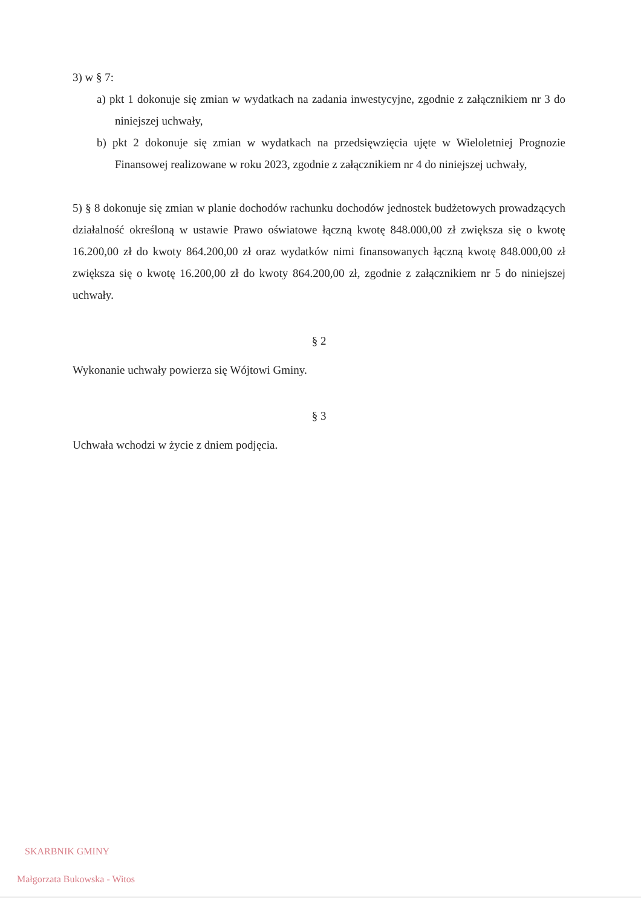3) w § 7:
a) pkt 1 dokonuje się zmian w wydatkach na zadania inwestycyjne, zgodnie z załącznikiem nr 3 do niniejszej uchwały,
b) pkt 2 dokonuje się zmian w wydatkach na przedsięwzięcia ujęte w Wieloletniej Prognozie Finansowej realizowane w roku 2023, zgodnie z załącznikiem nr 4 do niniejszej uchwały,
5) § 8 dokonuje się zmian w planie dochodów rachunku dochodów jednostek budżetowych prowadzących działalność określoną w ustawie Prawo oświatowe łączną kwotę 848.000,00 zł zwiększa się o kwotę 16.200,00 zł do kwoty 864.200,00 zł oraz wydatków nimi finansowanych łączną kwotę 848.000,00 zł zwiększa się o kwotę 16.200,00 zł do kwoty 864.200,00 zł, zgodnie z załącznikiem nr 5 do niniejszej uchwały.
§ 2
Wykonanie uchwały powierza się Wójtowi Gminy.
§ 3
Uchwała wchodzi w życie z dniem podjęcia.
SKARBNIK GMINY
Małgorzata Bukowska - Witos